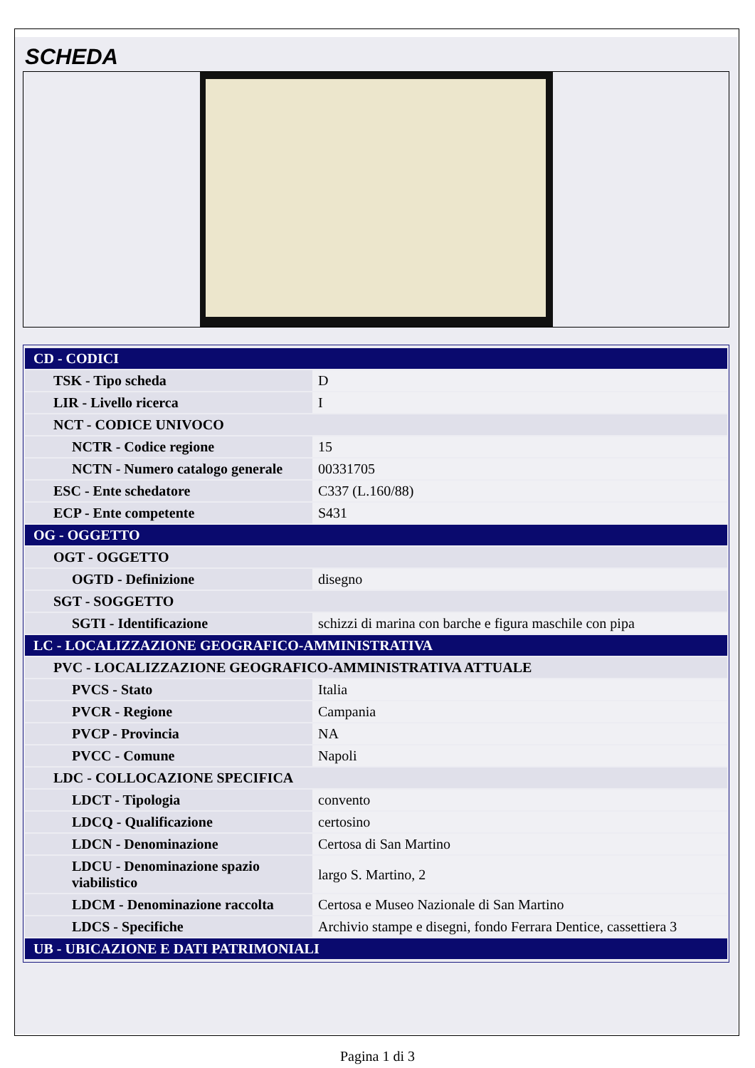SCHEDA
| CD - CODICI | |
| TSK - Tipo scheda | D |
| LIR - Livello ricerca | I |
| NCT - CODICE UNIVOCO | |
| NCTR - Codice regione | 15 |
| NCTN - Numero catalogo generale | 00331705 |
| ESC - Ente schedatore | C337 (L.160/88) |
| ECP - Ente competente | S431 |
| OG - OGGETTO | |
| OGT - OGGETTO | |
| OGTD - Definizione | disegno |
| SGT - SOGGETTO | |
| SGTI - Identificazione | schizzi di marina con barche e figura maschile con pipa |
| LC - LOCALIZZAZIONE GEOGRAFICO-AMMINISTRATIVA | |
| PVC - LOCALIZZAZIONE GEOGRAFICO-AMMINISTRATIVA ATTUALE | |
| PVCS - Stato | Italia |
| PVCR - Regione | Campania |
| PVCP - Provincia | NA |
| PVCC - Comune | Napoli |
| LDC - COLLOCAZIONE SPECIFICA | |
| LDCT - Tipologia | convento |
| LDCQ - Qualificazione | certosino |
| LDCN - Denominazione | Certosa di San Martino |
| LDCU - Denominazione spazio viabilistico | largo S. Martino, 2 |
| LDCM - Denominazione raccolta | Certosa e Museo Nazionale di San Martino |
| LDCS - Specifiche | Archivio stampe e disegni, fondo Ferrara Dentice, cassettiera 3 |
| UB - UBICAZIONE E DATI PATRIMONIALI | |
Pagina 1 di 3